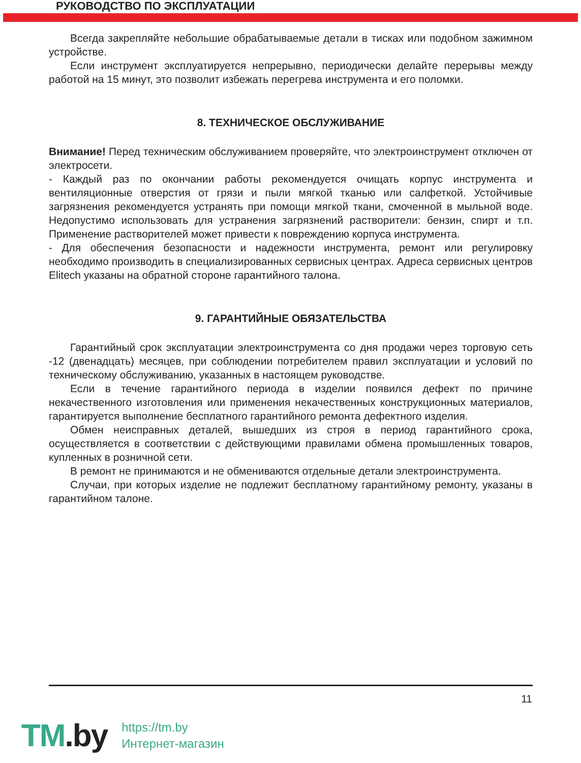РУКОВОДСТВО ПО ЭКСПЛУАТАЦИИ
Всегда закрепляйте небольшие обрабатываемые детали в тисках или подобном зажимном устройстве.
Если инструмент эксплуатируется непрерывно, периодически делайте перерывы между работой на 15 минут, это позволит избежать перегрева инструмента и его поломки.
8. ТЕХНИЧЕСКОЕ ОБСЛУЖИВАНИЕ
Внимание! Перед техническим обслуживанием проверяйте, что электроинструмент отключен от электросети.
- Каждый раз по окончании работы рекомендуется очищать корпус инструмента и вентиляционные отверстия от грязи и пыли мягкой тканью или салфеткой. Устойчивые загрязнения рекомендуется устранять при помощи мягкой ткани, смоченной в мыльной воде. Недопустимо использовать для устранения загрязнений растворители: бензин, спирт и т.п. Применение растворителей может привести к повреждению корпуса инструмента.
- Для обеспечения безопасности и надежности инструмента, ремонт или регулировку необходимо производить в специализированных сервисных центрах. Адреса сервисных центров Elitech указаны на обратной стороне гарантийного талона.
9. ГАРАНТИЙНЫЕ ОБЯЗАТЕЛЬСТВА
Гарантийный срок эксплуатации электроинструмента со дня продажи через торговую сеть -12 (двенадцать) месяцев, при соблюдении потребителем правил эксплуатации и условий по техническому обслуживанию, указанных в настоящем руководстве.
Если в течение гарантийного периода в изделии появился дефект по причине некачественного изготовления или применения некачественных конструкционных материалов, гарантируется выполнение бесплатного гарантийного ремонта дефектного изделия.
Обмен неисправных деталей, вышедших из строя в период гарантийного срока, осуществляется в соответствии с действующими правилами обмена промышленных товаров, купленных в розничной сети.
В ремонт не принимаются и не обмениваются отдельные детали электроинструмента.
Случаи, при которых изделие не подлежит бесплатному гарантийному ремонту, указаны в гарантийном талоне.
11
TM.by
https://tm.by
Интернет-магазин